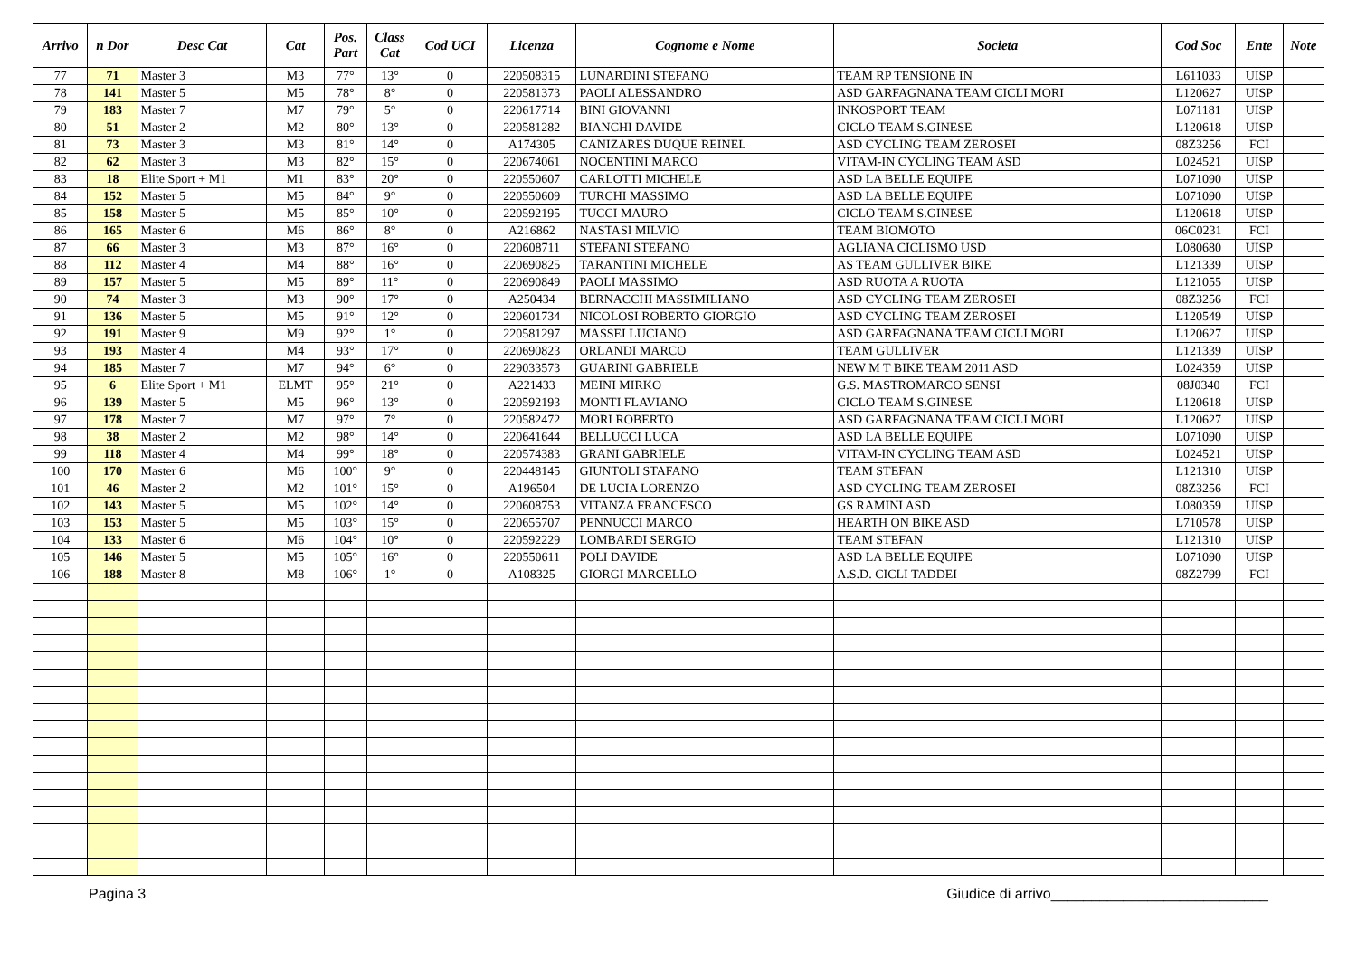| Arrivo | n Dor | Desc Cat | Cat | Pos. Part | Class Cat | Cod UCI | Licenza | Cognome e Nome | Societa | Cod Soc | Ente | Note |
| --- | --- | --- | --- | --- | --- | --- | --- | --- | --- | --- | --- | --- |
| 77 | 71 | Master 3 | M3 | 77° | 13° | 0 | 220508315 | LUNARDINI STEFANO | TEAM RP TENSIONE IN | L611033 | UISP | |
| 78 | 141 | Master 5 | M5 | 78° | 8° | 0 | 220581373 | PAOLI ALESSANDRO | ASD GARFAGNANA TEAM CICLI MORI | L120627 | UISP | |
| 79 | 183 | Master 7 | M7 | 79° | 5° | 0 | 220617714 | BINI GIOVANNI | INKOSPORT TEAM | L071181 | UISP | |
| 80 | 51 | Master 2 | M2 | 80° | 13° | 0 | 220581282 | BIANCHI DAVIDE | CICLO TEAM S.GINESE | L120618 | UISP | |
| 81 | 73 | Master 3 | M3 | 81° | 14° | 0 | A174305 | CANIZARES DUQUE REINEL | ASD CYCLING TEAM ZEROSEI | 08Z3256 | FCI | |
| 82 | 62 | Master 3 | M3 | 82° | 15° | 0 | 220674061 | NOCENTINI MARCO | VITAM-IN CYCLING TEAM ASD | L024521 | UISP | |
| 83 | 18 | Elite Sport + M1 | M1 | 83° | 20° | 0 | 220550607 | CARLOTTI MICHELE | ASD LA BELLE EQUIPE | L071090 | UISP | |
| 84 | 152 | Master 5 | M5 | 84° | 9° | 0 | 220550609 | TURCHI MASSIMO | ASD LA BELLE EQUIPE | L071090 | UISP | |
| 85 | 158 | Master 5 | M5 | 85° | 10° | 0 | 220592195 | TUCCI MAURO | CICLO TEAM S.GINESE | L120618 | UISP | |
| 86 | 165 | Master 6 | M6 | 86° | 8° | 0 | A216862 | NASTASI MILVIO | TEAM BIOMOTO | 06C0231 | FCI | |
| 87 | 66 | Master 3 | M3 | 87° | 16° | 0 | 220608711 | STEFANI STEFANO | AGLIANA CICLISMO USD | L080680 | UISP | |
| 88 | 112 | Master 4 | M4 | 88° | 16° | 0 | 220690825 | TARANTINI MICHELE | AS TEAM GULLIVER BIKE | L121339 | UISP | |
| 89 | 157 | Master 5 | M5 | 89° | 11° | 0 | 220690849 | PAOLI MASSIMO | ASD RUOTA A RUOTA | L121055 | UISP | |
| 90 | 74 | Master 3 | M3 | 90° | 17° | 0 | A250434 | BERNACCHI MASSIMILIANO | ASD CYCLING TEAM ZEROSEI | 08Z3256 | FCI | |
| 91 | 136 | Master 5 | M5 | 91° | 12° | 0 | 220601734 | NICOLOSI ROBERTO GIORGIO | ASD CYCLING TEAM ZEROSEI | L120549 | UISP | |
| 92 | 191 | Master 9 | M9 | 92° | 1° | 0 | 220581297 | MASSEI LUCIANO | ASD GARFAGNANA TEAM CICLI MORI | L120627 | UISP | |
| 93 | 193 | Master 4 | M4 | 93° | 17° | 0 | 220690823 | ORLANDI MARCO | TEAM GULLIVER | L121339 | UISP | |
| 94 | 185 | Master 7 | M7 | 94° | 6° | 0 | 229033573 | GUARINI GABRIELE | NEW M T BIKE TEAM 2011 ASD | L024359 | UISP | |
| 95 | 6 | Elite Sport + M1 | ELMT | 95° | 21° | 0 | A221433 | MEINI MIRKO | G.S. MASTROMARCO SENSI | 08J0340 | FCI | |
| 96 | 139 | Master 5 | M5 | 96° | 13° | 0 | 220592193 | MONTI FLAVIANO | CICLO TEAM S.GINESE | L120618 | UISP | |
| 97 | 178 | Master 7 | M7 | 97° | 7° | 0 | 220582472 | MORI ROBERTO | ASD GARFAGNANA TEAM CICLI MORI | L120627 | UISP | |
| 98 | 38 | Master 2 | M2 | 98° | 14° | 0 | 220641644 | BELLUCCI LUCA | ASD LA BELLE EQUIPE | L071090 | UISP | |
| 99 | 118 | Master 4 | M4 | 99° | 18° | 0 | 220574383 | GRANI GABRIELE | VITAM-IN CYCLING TEAM ASD | L024521 | UISP | |
| 100 | 170 | Master 6 | M6 | 100° | 9° | 0 | 220448145 | GIUNTOLI STAFANO | TEAM STEFAN | L121310 | UISP | |
| 101 | 46 | Master 2 | M2 | 101° | 15° | 0 | A196504 | DE LUCIA LORENZO | ASD CYCLING TEAM ZEROSEI | 08Z3256 | FCI | |
| 102 | 143 | Master 5 | M5 | 102° | 14° | 0 | 220608753 | VITANZA FRANCESCO | GS RAMINI ASD | L080359 | UISP | |
| 103 | 153 | Master 5 | M5 | 103° | 15° | 0 | 220655707 | PENNUCCI MARCO | HEARTH ON BIKE ASD | L710578 | UISP | |
| 104 | 133 | Master 6 | M6 | 104° | 10° | 0 | 220592229 | LOMBARDI SERGIO | TEAM STEFAN | L121310 | UISP | |
| 105 | 146 | Master 5 | M5 | 105° | 16° | 0 | 220550611 | POLI DAVIDE | ASD LA BELLE EQUIPE | L071090 | UISP | |
| 106 | 188 | Master 8 | M8 | 106° | 1° | 0 | A108325 | GIORGI MARCELLO | A.S.D. CICLI TADDEI | 08Z2799 | FCI | |
Pagina 3 Giudice di arrivo___________________________